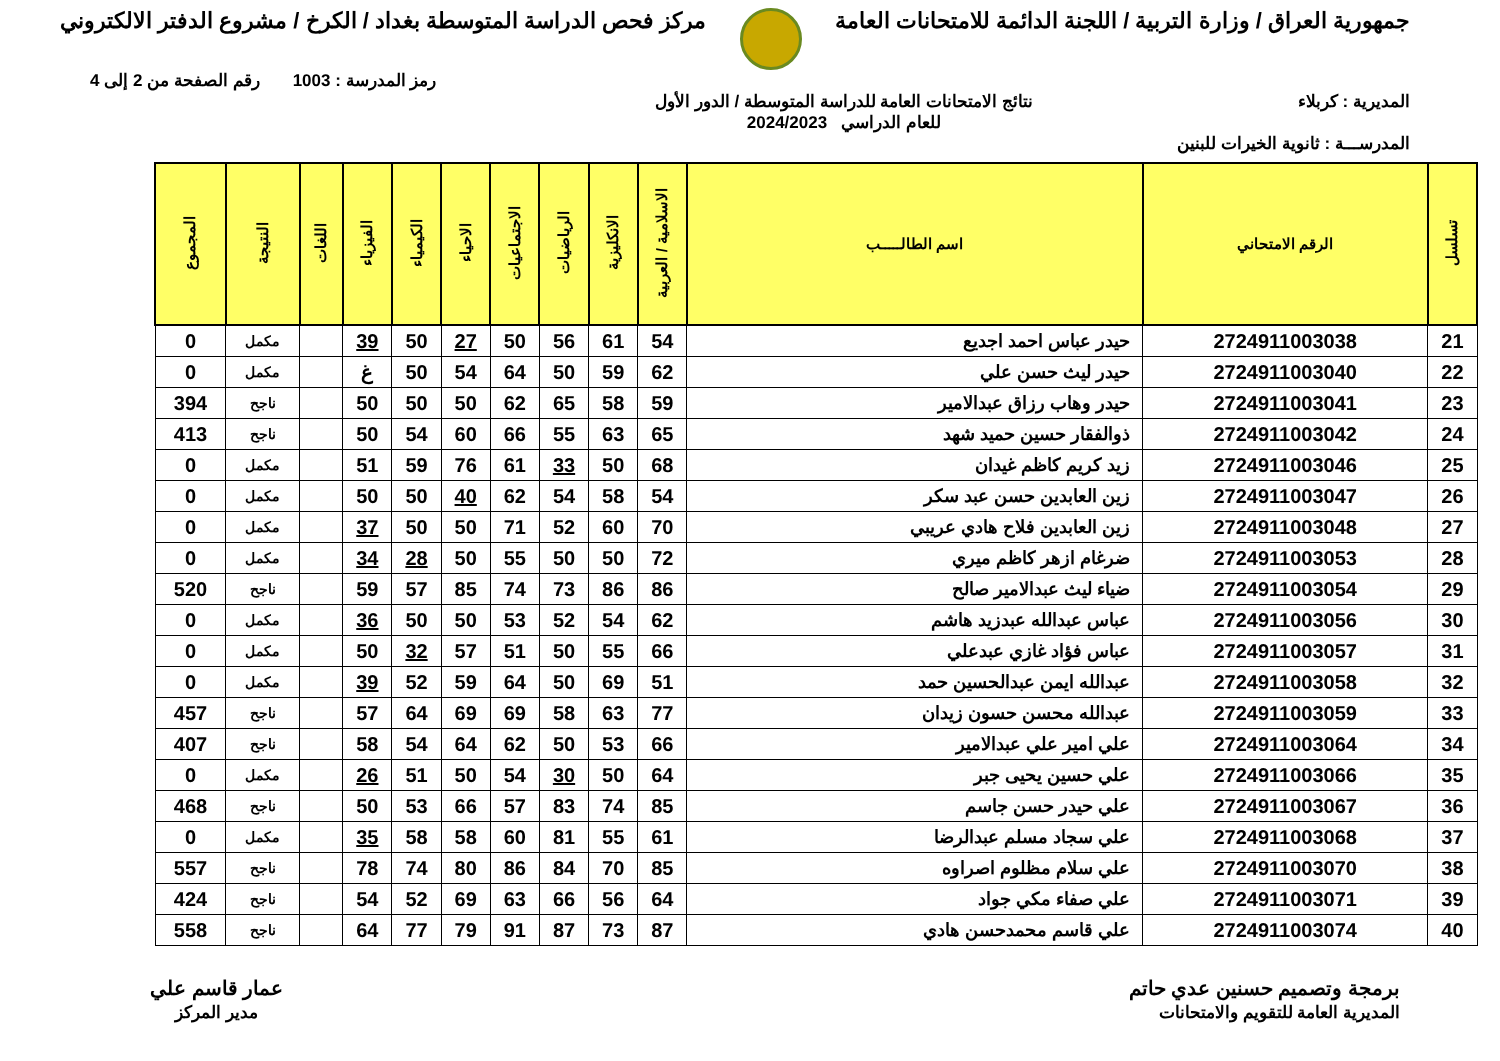جمهورية العراق / وزارة التربية / اللجنة الدائمة للامتحانات العامة
مركز فحص الدراسة المتوسطة بغداد / الكرخ / مشروع الدفتر الالكتروني
رمز المدرسة : 1003 رقم الصفحة من 2 إلى 4
المديرية : كربلاء نتائج الامتحانات العامة للدراسة المتوسطة / الدور الأول
للعام الدراسي 2024/2023
المدرســـة : ثانوية الخيرات للبنين
| تسلسل | الرقم الامتحاني | اسم الطالـــــب | الاسلامية / العربية | الانكليزية | الرياضيات | الاجتماعيات | الاحياء | الكيمياء | الفيزياء | اللغات | النتيجة | المجموع |
| --- | --- | --- | --- | --- | --- | --- | --- | --- | --- | --- | --- | --- |
| 21 | 2724911003038 | حيدر عباس احمد اجديع | 54 | 61 | 56 | 50 | 27 | 50 | 39 | | مكمل | 0 |
| 22 | 2724911003040 | حيدر ليث حسن علي | 62 | 59 | 50 | 64 | 54 | 50 | غ | | مكمل | 0 |
| 23 | 2724911003041 | حيدر وهاب رزاق عبدالامير | 59 | 58 | 65 | 62 | 50 | 50 | 50 | | ناجح | 394 |
| 24 | 2724911003042 | ذوالفقار حسين حميد شهد | 65 | 63 | 55 | 66 | 60 | 54 | 50 | | ناجح | 413 |
| 25 | 2724911003046 | زيد كريم كاظم غيدان | 68 | 50 | 33 | 61 | 76 | 59 | 51 | | مكمل | 0 |
| 26 | 2724911003047 | زين العابدين حسن عبد سكر | 54 | 58 | 54 | 62 | 40 | 50 | 50 | | مكمل | 0 |
| 27 | 2724911003048 | زين العابدين فلاح هادي عريبي | 70 | 60 | 52 | 71 | 50 | 50 | 37 | | مكمل | 0 |
| 28 | 2724911003053 | ضرغام ازهر كاظم ميري | 72 | 50 | 50 | 55 | 50 | 28 | 34 | | مكمل | 0 |
| 29 | 2724911003054 | ضياء ليث عبدالامير صالح | 86 | 86 | 73 | 74 | 85 | 57 | 59 | | ناجح | 520 |
| 30 | 2724911003056 | عباس عبدالله عبدزيد هاشم | 62 | 54 | 52 | 53 | 50 | 50 | 36 | | مكمل | 0 |
| 31 | 2724911003057 | عباس فؤاد غازي عبدعلي | 66 | 55 | 50 | 51 | 57 | 32 | 50 | | مكمل | 0 |
| 32 | 2724911003058 | عبدالله ايمن عبدالحسين حمد | 51 | 69 | 50 | 64 | 59 | 52 | 39 | | مكمل | 0 |
| 33 | 2724911003059 | عبدالله محسن حسون زيدان | 77 | 63 | 58 | 69 | 69 | 64 | 57 | | ناجح | 457 |
| 34 | 2724911003064 | علي امير علي عبدالامير | 66 | 53 | 50 | 62 | 64 | 54 | 58 | | ناجح | 407 |
| 35 | 2724911003066 | علي حسين يحيى جبر | 64 | 50 | 30 | 54 | 50 | 51 | 26 | | مكمل | 0 |
| 36 | 2724911003067 | علي حيدر حسن جاسم | 85 | 74 | 83 | 57 | 66 | 53 | 50 | | ناجح | 468 |
| 37 | 2724911003068 | علي سجاد مسلم عبدالرضا | 61 | 55 | 81 | 60 | 58 | 58 | 35 | | مكمل | 0 |
| 38 | 2724911003070 | علي سلام مظلوم اصراوه | 85 | 70 | 84 | 86 | 80 | 74 | 78 | | ناجح | 557 |
| 39 | 2724911003071 | علي صفاء مكي جواد | 64 | 56 | 66 | 63 | 69 | 52 | 54 | | ناجح | 424 |
| 40 | 2724911003074 | علي قاسم محمدحسن هادي | 87 | 73 | 87 | 91 | 79 | 77 | 64 | | ناجح | 558 |
برمجة وتصميم حسنين عدي حاتم
المديرية العامة للتقويم والامتحانات
عمار قاسم علي
مدير المركز